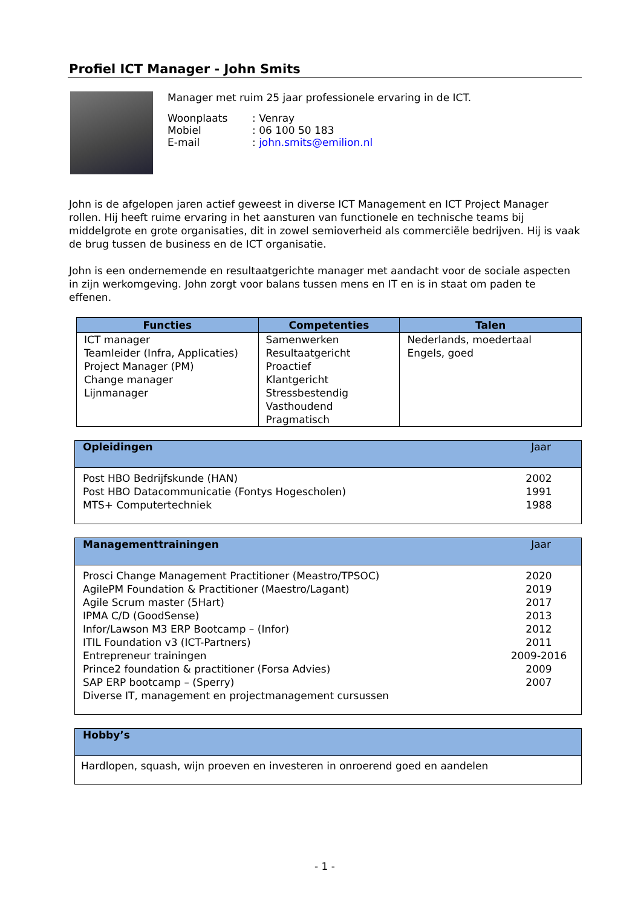Profiel ICT Manager - John Smits
Manager met ruim 25 jaar professionele ervaring in de ICT.
| Woonplaats | : Venray |
| Mobiel | : 06 100 50 183 |
| E-mail | : john.smits@emilion.nl |
John is de afgelopen jaren actief geweest in diverse ICT Management en ICT Project Manager rollen. Hij heeft ruime ervaring in het aansturen van functionele en technische teams bij middelgrote en grote organisaties, dit in zowel semioverheid als commerciële bedrijven. Hij is vaak de brug tussen de business en de ICT organisatie.
John is een ondernemende en resultaatgerichte manager met aandacht voor de sociale aspecten in zijn werkomgeving. John zorgt voor balans tussen mens en IT en is in staat om paden te effenen.
| Functies | Competenties | Talen |
| --- | --- | --- |
| ICT manager Teamleider (Infra, Applicaties) Project Manager (PM) Change manager Lijnmanager | Samenwerken Resultaatgericht Proactief Klantgericht Stressbestendig Vasthoudend Pragmatisch | Nederlands, moedertaal Engels, goed |
Opleidingen Jaar
Post HBO Bedrijfskunde (HAN) 2002
Post HBO Datacommunicatie (Fontys Hogescholen) 1991
MTS+ Computertechniek 1988
Managementtrainingen Jaar
Prosci Change Management Practitioner (Meastro/TPSOC) 2020
AgilePM Foundation & Practitioner (Maestro/Lagant) 2019
Agile Scrum master (5Hart) 2017
IPMA C/D (GoodSense) 2013
Infor/Lawson M3 ERP Bootcamp – (Infor) 2012
ITIL Foundation v3 (ICT-Partners) 2011
Entrepreneur trainingen 2009-2016
Prince2 foundation & practitioner (Forsa Advies) 2009
SAP ERP bootcamp – (Sperry) 2007
Diverse IT, management en projectmanagement cursussen
Hobby’s
Hardlopen, squash, wijn proeven en investeren in onroerend goed en aandelen
- 1 -